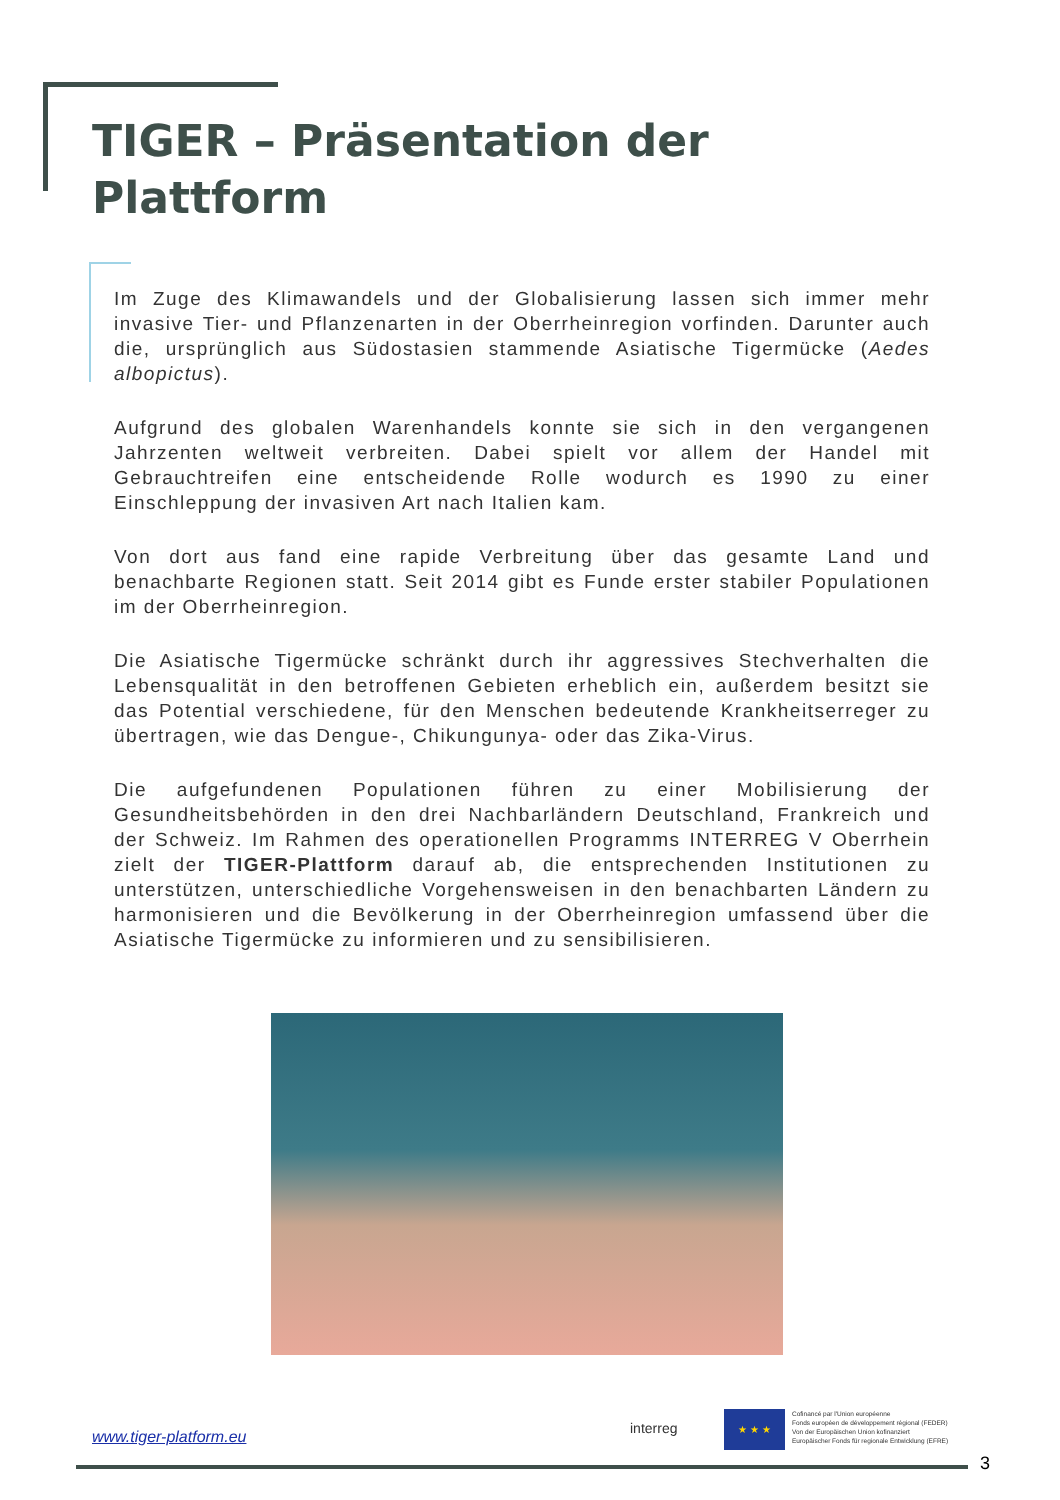TIGER – Präsentation der
Plattform
Im Zuge des Klimawandels und der Globalisierung lassen sich immer mehr invasive Tier- und Pflanzenarten in der Oberrheinregion vorfinden. Darunter auch die, ursprünglich aus Südostasien stammende Asiatische Tigermücke (Aedes albopictus).
Aufgrund des globalen Warenhandels konnte sie sich in den vergangenen Jahrzenten weltweit verbreiten. Dabei spielt vor allem der Handel mit Gebrauchtreifen eine entscheidende Rolle wodurch es 1990 zu einer Einschleppung der invasiven Art nach Italien kam.
Von dort aus fand eine rapide Verbreitung über das gesamte Land und benachbarte Regionen statt. Seit 2014 gibt es Funde erster stabiler Populationen im der Oberrheinregion.
Die Asiatische Tigermücke schränkt durch ihr aggressives Stechverhalten die Lebensqualität in den betroffenen Gebieten erheblich ein, außerdem besitzt sie das Potential verschiedene, für den Menschen bedeutende Krankheitserreger zu übertragen, wie das Dengue-, Chikungunya- oder das Zika-Virus.
Die aufgefundenen Populationen führen zu einer Mobilisierung der Gesundheitsbehörden in den drei Nachbarländern Deutschland, Frankreich und der Schweiz. Im Rahmen des operationellen Programms INTERREG V Oberrhein zielt der TIGER-Plattform darauf ab, die entsprechenden Institutionen zu unterstützen, unterschiedliche Vorgehensweisen in den benachbarten Ländern zu harmonisieren und die Bevölkerung in der Oberrheinregion umfassend über die Asiatische Tigermücke zu informieren und zu sensibilisieren.
www.tiger-platform.eu interreg
★ ★ ★
Cofinancé par l'Union européenne
Fonds européen de développement régional (FEDER)
Von der Europäischen Union kofinanziert
Europäischer Fonds für regionale Entwicklung (EFRE)
3